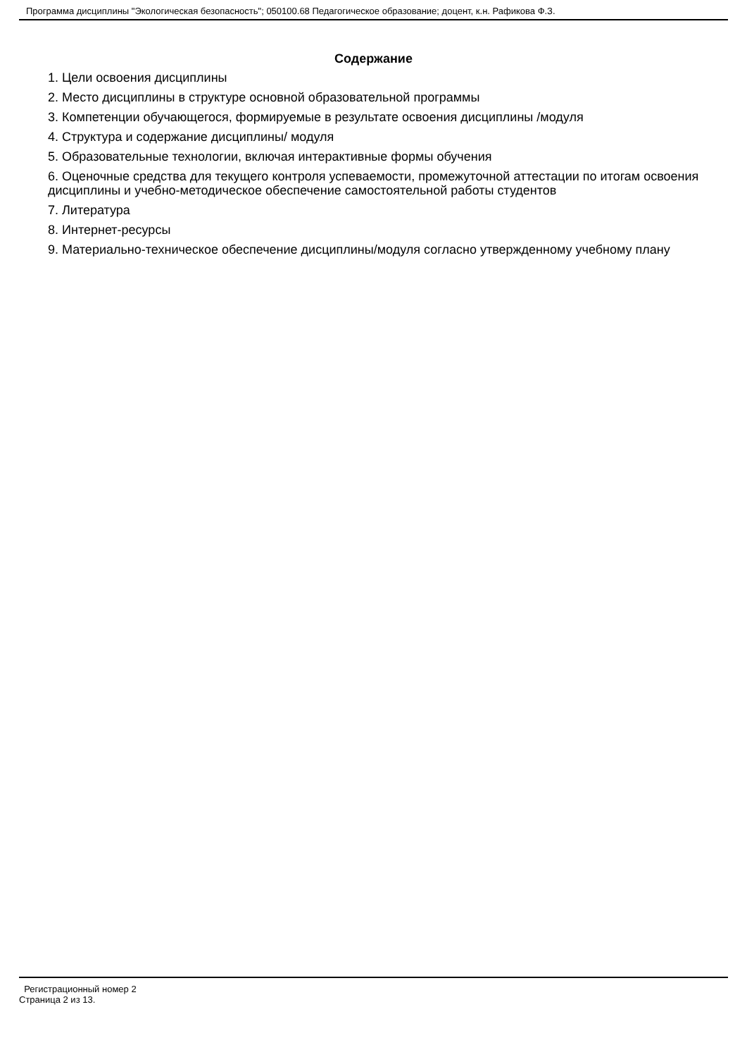Программа дисциплины "Экологическая безопасность"; 050100.68 Педагогическое образование; доцент, к.н. Рафикова Ф.З.
Содержание
1. Цели освоения дисциплины
2. Место дисциплины в структуре основной образовательной программы
3. Компетенции обучающегося, формируемые в результате освоения дисциплины /модуля
4. Структура и содержание дисциплины/ модуля
5. Образовательные технологии, включая интерактивные формы обучения
6. Оценочные средства для текущего контроля успеваемости, промежуточной аттестации по итогам освоения дисциплины и учебно-методическое обеспечение самостоятельной работы студентов
7. Литература
8. Интернет-ресурсы
9. Материально-техническое обеспечение дисциплины/модуля согласно утвержденному учебному плану
Регистрационный номер 2
Страница 2 из 13.